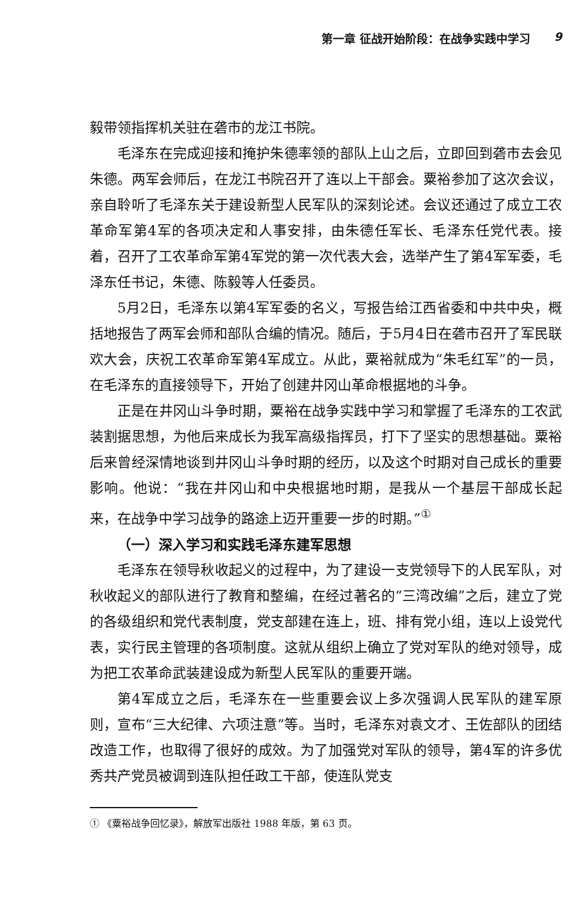第一章 征战开始阶段：在战争实践中学习 9
毅带领指挥机关驻在砻市的龙江书院。
毛泽东在完成迎接和掩护朱德率领的部队上山之后，立即回到砻市去会见朱德。两军会师后，在龙江书院召开了连以上干部会。粟裕参加了这次会议，亲自聆听了毛泽东关于建设新型人民军队的深刻论述。会议还通过了成立工农革命军第4军的各项决定和人事安排，由朱德任军长、毛泽东任党代表。接着，召开了工农革命军第4军党的第一次代表大会，选举产生了第4军军委，毛泽东任书记，朱德、陈毅等人任委员。
5月2日，毛泽东以第4军军委的名义，写报告给江西省委和中共中央，概括地报告了两军会师和部队合编的情况。随后，于5月4日在砻市召开了军民联欢大会，庆祝工农革命军第4军成立。从此，粟裕就成为“朱毛红军”的一员，在毛泽东的直接领导下，开始了创建井冈山革命根据地的斗争。
正是在井冈山斗争时期，粟裕在战争实践中学习和掌握了毛泽东的工农武装割据思想，为他后来成长为我军高级指挥员，打下了坚实的思想基础。粟裕后来曾经深情地谈到井冈山斗争时期的经历，以及这个时期对自己成长的重要影响。他说：“我在井冈山和中央根据地时期，是我从一个基层干部成长起来，在战争中学习战争的路途上迈开重要一步的时期。”<sup>①</sup>
（一）深入学习和实践毛泽东建军思想
毛泽东在领导秋收起义的过程中，为了建设一支党领导下的人民军队，对秋收起义的部队进行了教育和整编，在经过著名的“三湾改编”之后，建立了党的各级组织和党代表制度，党支部建在连上，班、排有党小组，连以上设党代表，实行民主管理的各项制度。这就从组织上确立了党对军队的绝对领导，成为把工农革命武装建设成为新型人民军队的重要开端。
第4军成立之后，毛泽东在一些重要会议上多次强调人民军队的建军原则，宣布“三大纪律、六项注意”等。当时，毛泽东对袁文才、王佐部队的团结改造工作，也取得了很好的成效。为了加强党对军队的领导，第4军的许多优秀共产党员被调到连队担任政工干部，使连队党支
① 《粟裕战争回忆录》，解放军出版社 1988 年版，第 63 页。